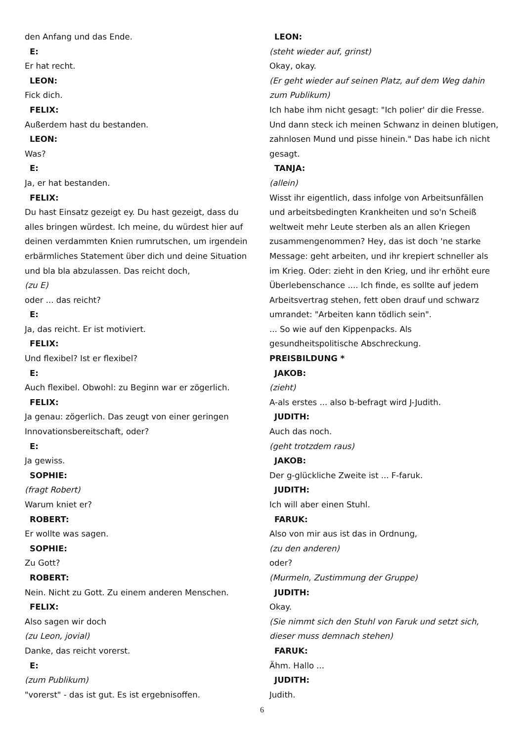den Anfang und das Ende.
E:
Er hat recht.
LEON:
Fick dich.
FELIX:
Außerdem hast du bestanden.
LEON:
Was?
E:
Ja, er hat bestanden.
FELIX:
Du hast Einsatz gezeigt ey. Du hast gezeigt, dass du alles bringen würdest. Ich meine, du würdest hier auf deinen verdammten Knien rumrutschen, um irgendein erbärmliches Statement über dich und deine Situation und bla bla abzulassen. Das reicht doch,
(zu E)
oder ... das reicht?
E:
Ja, das reicht. Er ist motiviert.
FELIX:
Und flexibel? Ist er flexibel?
E:
Auch flexibel. Obwohl: zu Beginn war er zögerlich.
FELIX:
Ja genau: zögerlich. Das zeugt von einer geringen Innovationsbereitschaft, oder?
E:
Ja gewiss.
SOPHIE:
(fragt Robert)
Warum kniet er?
ROBERT:
Er wollte was sagen.
SOPHIE:
Zu Gott?
ROBERT:
Nein. Nicht zu Gott. Zu einem anderen Menschen.
FELIX:
Also sagen wir doch
(zu Leon, jovial)
Danke, das reicht vorerst.
E:
(zum Publikum)
"vorerst" - das ist gut. Es ist ergebnisoffen.
LEON:
(steht wieder auf, grinst)
Okay, okay.
(Er geht wieder auf seinen Platz, auf dem Weg dahin zum Publikum)
Ich habe ihm nicht gesagt: "Ich polier' dir die Fresse. Und dann steck ich meinen Schwanz in deinen blutigen, zahnlosen Mund und pisse hinein." Das habe ich nicht gesagt.
TANJA:
(allein)
Wisst ihr eigentlich, dass infolge von Arbeitsunfällen und arbeitsbedingten Krankheiten und so'n Scheiß weltweit mehr Leute sterben als an allen Kriegen zusammengenommen? Hey, das ist doch 'ne starke Message: geht arbeiten, und ihr krepiert schneller als im Krieg. Oder: zieht in den Krieg, und ihr erhöht eure Überlebenschance .... Ich finde, es sollte auf jedem Arbeitsvertrag stehen, fett oben drauf und schwarz umrandet: "Arbeiten kann tödlich sein".
... So wie auf den Kippenpacks. Als gesundheitspolitische Abschreckung.
PREISBILDUNG *
JAKOB:
(zieht)
A-als erstes ... also b-befragt wird J-Judith.
JUDITH:
Auch das noch.
(geht trotzdem raus)
JAKOB:
Der g-glückliche Zweite ist ... F-faruk.
JUDITH:
Ich will aber einen Stuhl.
FARUK:
Also von mir aus ist das in Ordnung,
(zu den anderen)
oder?
(Murmeln, Zustimmung der Gruppe)
JUDITH:
Okay.
(Sie nimmt sich den Stuhl von Faruk und setzt sich, dieser muss demnach stehen)
FARUK:
Ähm. Hallo ...
JUDITH:
Judith.
6